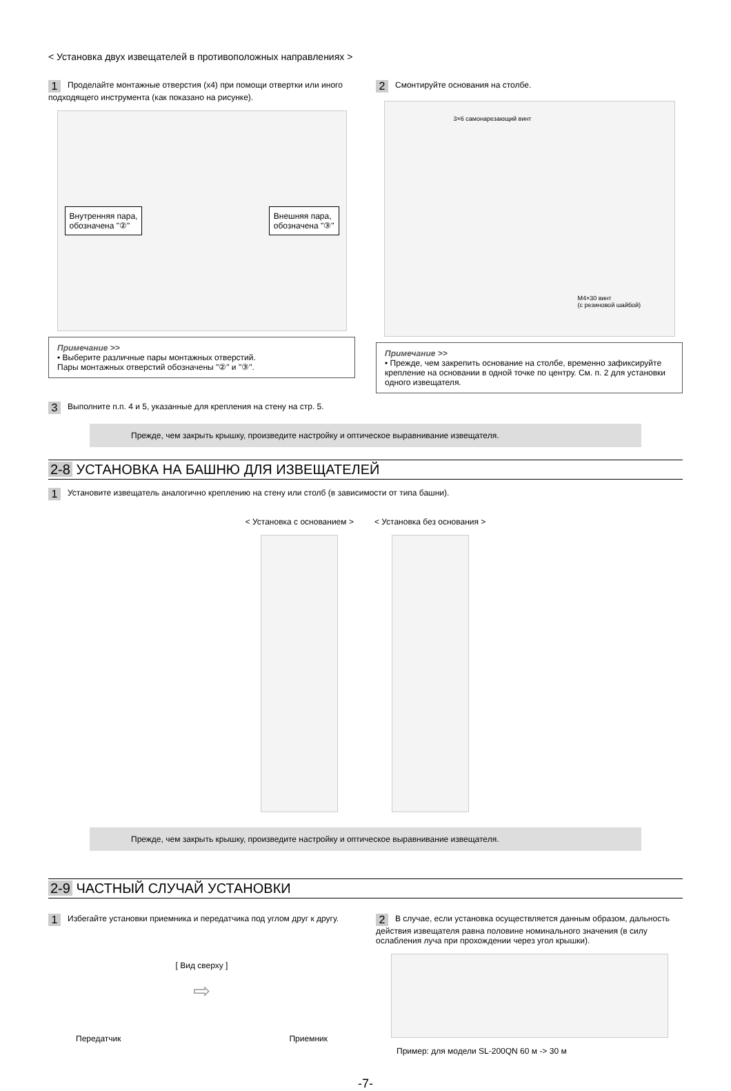< Установка двух извещателей в противоположных направлениях >
1 Проделайте монтажные отверстия (x4) при помощи отвертки или иного подходящего инструмента (как показано на рисунке).
Внутренняя пара,
обозначена "②"
Внешняя пара,
обозначена "③"
Примечание >>
• Выберите различные пары монтажных отверстий.
Пары монтажных отверстий обозначены "②" и "③".
2 Смонтируйте основания на столбе.
3×6 самонарезающий винт
M4×30 винт
(с резиновой шайбой)
Примечание >>
• Прежде, чем закрепить основание на столбе, временно зафиксируйте крепление на основании в одной точке по центру. См. п. 2 для установки одного извещателя.
3 Выполните п.п. 4 и 5, указанные для крепления на стену на стр. 5.
Прежде, чем закрыть крышку, произведите настройку и оптическое выравнивание извещателя.
2-8 УСТАНОВКА НА БАШНЮ ДЛЯ ИЗВЕЩАТЕЛЕЙ
1 Установите извещатель аналогично креплению на стену или столб (в зависимости от типа башни).
< Установка с основанием > < Установка без основания >
Прежде, чем закрыть крышку, произведите настройку и оптическое выравнивание извещателя.
2-9 ЧАСТНЫЙ СЛУЧАЙ УСТАНОВКИ
1 Избегайте установки приемника и передатчика под углом друг к другу.
[ Вид сверху ]
⇨
Передатчик Приемник
2 В случае, если установка осуществляется данным образом, дальность действия извещателя равна половине номинального значения (в силу ослабления луча при прохождении через угол крышки).
Пример: для модели SL-200QN 60 м -> 30 м
-7-